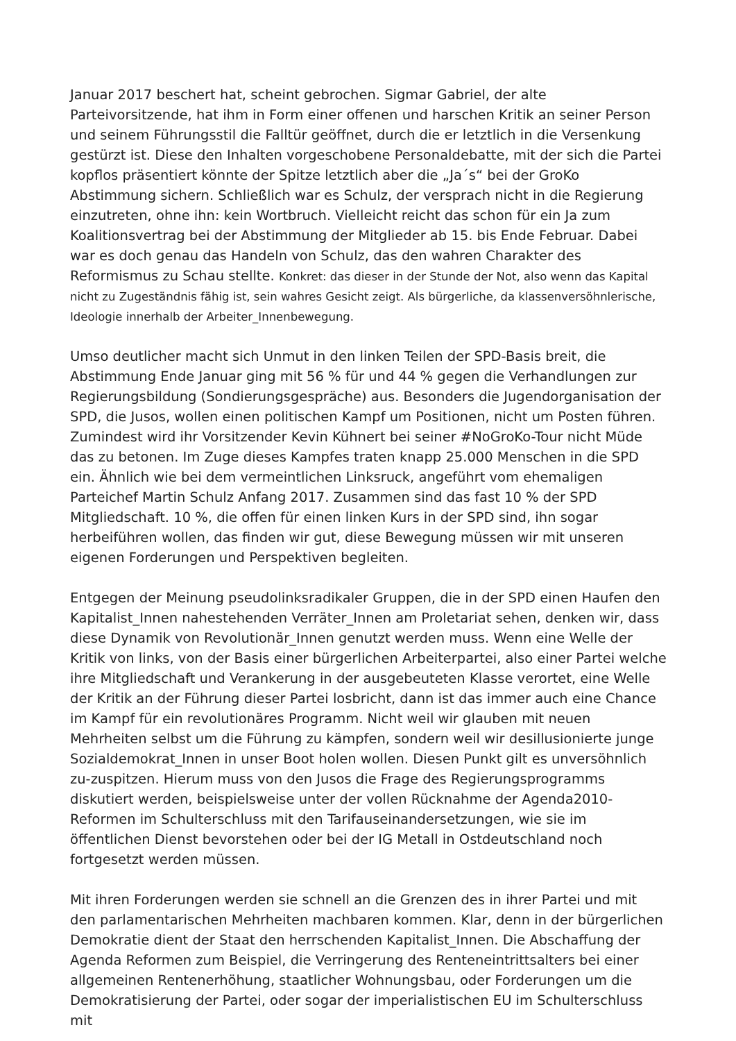Januar 2017 beschert hat, scheint gebrochen. Sigmar Gabriel, der alte Parteivorsitzende, hat ihm in Form einer offenen und harschen Kritik an seiner Person und seinem Führungsstil die Falltür geöffnet, durch die er letztlich in die Versenkung gestürzt ist. Diese den Inhalten vorgeschobene Personaldebatte, mit der sich die Partei kopflos präsentiert könnte der Spitze letztlich aber die „Ja´s“ bei der GroKo Abstimmung sichern. Schließlich war es Schulz, der versprach nicht in die Regierung einzutreten, ohne ihn: kein Wortbruch. Vielleicht reicht das schon für ein Ja zum Koalitionsvertrag bei der Abstimmung der Mitglieder ab 15. bis Ende Februar. Dabei war es doch genau das Handeln von Schulz, das den wahren Charakter des Reformismus zu Schau stellte. Konkret: das dieser in der Stunde der Not, also wenn das Kapital nicht zu Zugeständnis fähig ist, sein wahres Gesicht zeigt. Als bürgerliche, da klassenversöhnlerische, Ideologie innerhalb der Arbeiter_Innenbewegung.
Umso deutlicher macht sich Unmut in den linken Teilen der SPD-Basis breit, die Abstimmung Ende Januar ging mit 56 % für und 44 % gegen die Verhandlungen zur Regierungsbildung (Sondierungsgespräche) aus. Besonders die Jugendorganisation der SPD, die Jusos, wollen einen politischen Kampf um Positionen, nicht um Posten führen. Zumindest wird ihr Vorsitzender Kevin Kühnert bei seiner #NoGroKo-Tour nicht Müde das zu betonen. Im Zuge dieses Kampfes traten knapp 25.000 Menschen in die SPD ein. Ähnlich wie bei dem vermeintlichen Linksruck, angeführt vom ehemaligen Parteichef Martin Schulz Anfang 2017. Zusammen sind das fast 10 % der SPD Mitgliedschaft. 10 %, die offen für einen linken Kurs in der SPD sind, ihn sogar herbeiführen wollen, das finden wir gut, diese Bewegung müssen wir mit unseren eigenen Forderungen und Perspektiven begleiten.
Entgegen der Meinung pseudolinksradikaler Gruppen, die in der SPD einen Haufen den Kapitalist_Innen nahestehenden Verräter_Innen am Proletariat sehen, denken wir, dass diese Dynamik von Revolutionär_Innen genutzt werden muss. Wenn eine Welle der Kritik von links, von der Basis einer bürgerlichen Arbeiterpartei, also einer Partei welche ihre Mitgliedschaft und Verankerung in der ausgebeuteten Klasse verortet, eine Welle der Kritik an der Führung dieser Partei losbricht, dann ist das immer auch eine Chance im Kampf für ein revolutionäres Programm. Nicht weil wir glauben mit neuen Mehrheiten selbst um die Führung zu kämpfen, sondern weil wir desillusionierte junge Sozialdemokrat_Innen in unser Boot holen wollen. Diesen Punkt gilt es unversöhnlich zu-zuspitzen. Hierum muss von den Jusos die Frage des Regierungsprogramms diskutiert werden, beispielsweise unter der vollen Rücknahme der Agenda2010-Reformen im Schulterschluss mit den Tarifauseinandersetzungen, wie sie im öffentlichen Dienst bevorstehen oder bei der IG Metall in Ostdeutschland noch fortgesetzt werden müssen.
Mit ihren Forderungen werden sie schnell an die Grenzen des in ihrer Partei und mit den parlamentarischen Mehrheiten machbaren kommen. Klar, denn in der bürgerlichen Demokratie dient der Staat den herrschenden Kapitalist_Innen. Die Abschaffung der Agenda Reformen zum Beispiel, die Verringerung des Renteneintrittsalters bei einer allgemeinen Rentenerhöhung, staatlicher Wohnungsbau, oder Forderungen um die Demokratisierung der Partei, oder sogar der imperialistischen EU im Schulterschluss mit